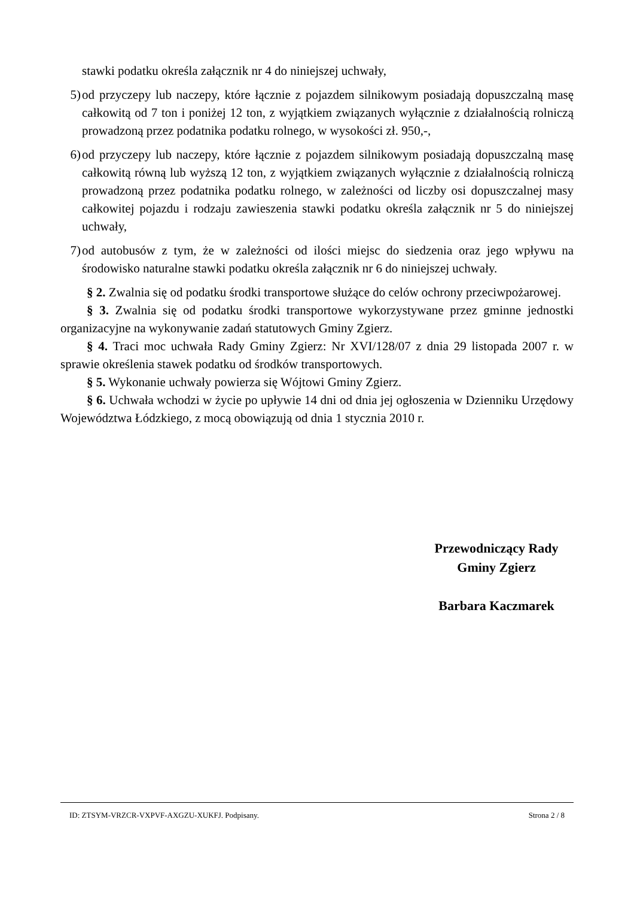stawki podatku określa załącznik nr 4 do niniejszej uchwały,
5) od przyczepy lub naczepy, które łącznie z pojazdem silnikowym posiadają dopuszczalną masę całkowitą od 7 ton i poniżej 12 ton, z wyjątkiem związanych wyłącznie z działalnością rolniczą prowadzoną przez podatnika podatku rolnego, w wysokości zł. 950,-,
6) od przyczepy lub naczepy, które łącznie z pojazdem silnikowym posiadają dopuszczalną masę całkowitą równą lub wyższą 12 ton, z wyjątkiem związanych wyłącznie z działalnością rolniczą prowadzoną przez podatnika podatku rolnego, w zależności od liczby osi dopuszczalnej masy całkowitej pojazdu i rodzaju zawieszenia stawki podatku określa załącznik nr 5 do niniejszej uchwały,
7) od autobusów z tym, że w zależności od ilości miejsc do siedzenia oraz jego wpływu na środowisko naturalne stawki podatku określa załącznik nr 6 do niniejszej uchwały.
§ 2. Zwalnia się od podatku środki transportowe służące do celów ochrony przeciwpożarowej.
§ 3. Zwalnia się od podatku środki transportowe wykorzystywane przez gminne jednostki organizacyjne na wykonywanie zadań statutowych Gminy Zgierz.
§ 4. Traci moc uchwała Rady Gminy Zgierz: Nr XVI/128/07 z dnia 29 listopada 2007 r. w sprawie określenia stawek podatku od środków transportowych.
§ 5. Wykonanie uchwały powierza się Wójtowi Gminy Zgierz.
§ 6. Uchwała wchodzi w życie po upływie 14 dni od dnia jej ogłoszenia w Dzienniku Urzędowy Województwa Łódzkiego, z mocą obowiązują od dnia 1 stycznia 2010 r.
Przewodniczący Rady
Gminy Zgierz
Barbara Kaczmarek
ID: ZTSYM-VRZCR-VXPVF-AXGZU-XUKFJ. Podpisany. Strona 2 / 8